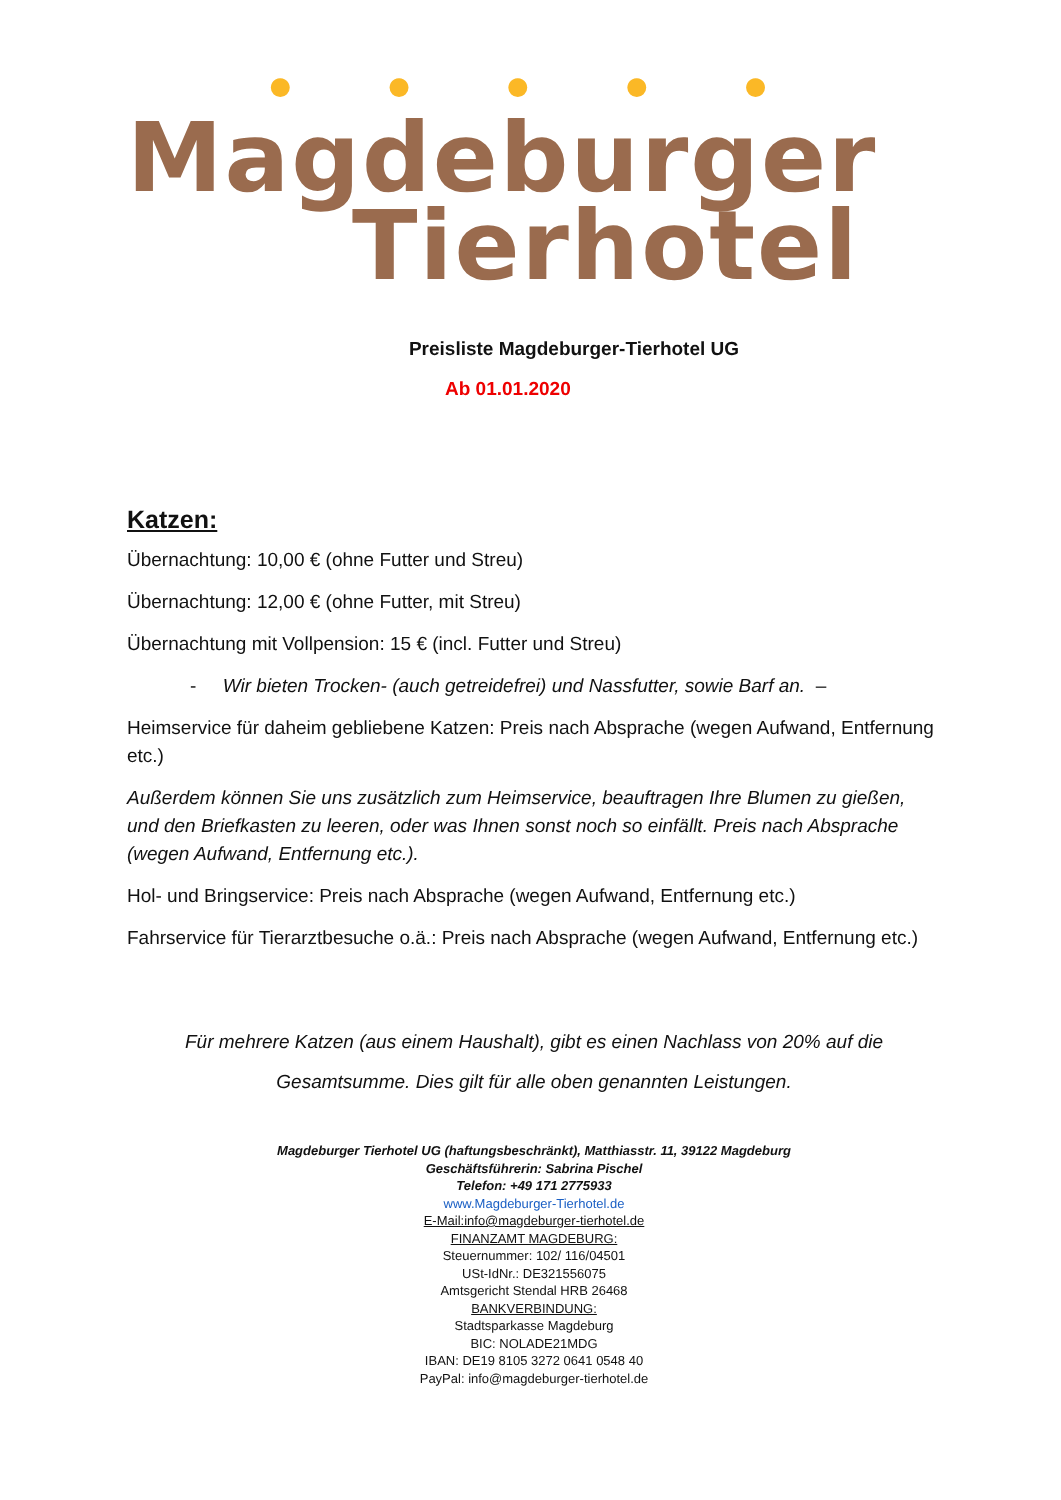● ● ● ● ●
Magdeburger
Tierhotel
Preisliste Magdeburger-Tierhotel UG
Ab 01.01.2020
Katzen:
Übernachtung: 10,00 € (ohne Futter und Streu)
Übernachtung: 12,00 € (ohne Futter, mit Streu)
Übernachtung mit Vollpension: 15 € (incl. Futter und Streu)
- Wir bieten Trocken- (auch getreidefrei) und Nassfutter, sowie Barf an. –
Heimservice für daheim gebliebene Katzen: Preis nach Absprache (wegen Aufwand, Entfernung etc.)
Außerdem können Sie uns zusätzlich zum Heimservice, beauftragen Ihre Blumen zu gießen, und den Briefkasten zu leeren, oder was Ihnen sonst noch so einfällt. Preis nach Absprache (wegen Aufwand, Entfernung etc.).
Hol- und Bringservice: Preis nach Absprache (wegen Aufwand, Entfernung etc.)
Fahrservice für Tierarztbesuche o.ä.: Preis nach Absprache (wegen Aufwand, Entfernung etc.)
Für mehrere Katzen (aus einem Haushalt), gibt es einen Nachlass von 20% auf die
Gesamtsumme. Dies gilt für alle oben genannten Leistungen.
Magdeburger Tierhotel UG (haftungsbeschränkt), Matthiasstr. 11, 39122 Magdeburg
Geschäftsführerin: Sabrina Pischel
Telefon: +49 171 2775933
www.Magdeburger-Tierhotel.de
E-Mail:info@magdeburger-tierhotel.de
FINANZAMT MAGDEBURG:
Steuernummer: 102/ 116/04501
USt-IdNr.: DE321556075
Amtsgericht Stendal HRB 26468
BANKVERBINDUNG:
Stadtsparkasse Magdeburg
BIC: NOLADE21MDG
IBAN: DE19 8105 3272 0641 0548 40
PayPal: info@magdeburger-tierhotel.de